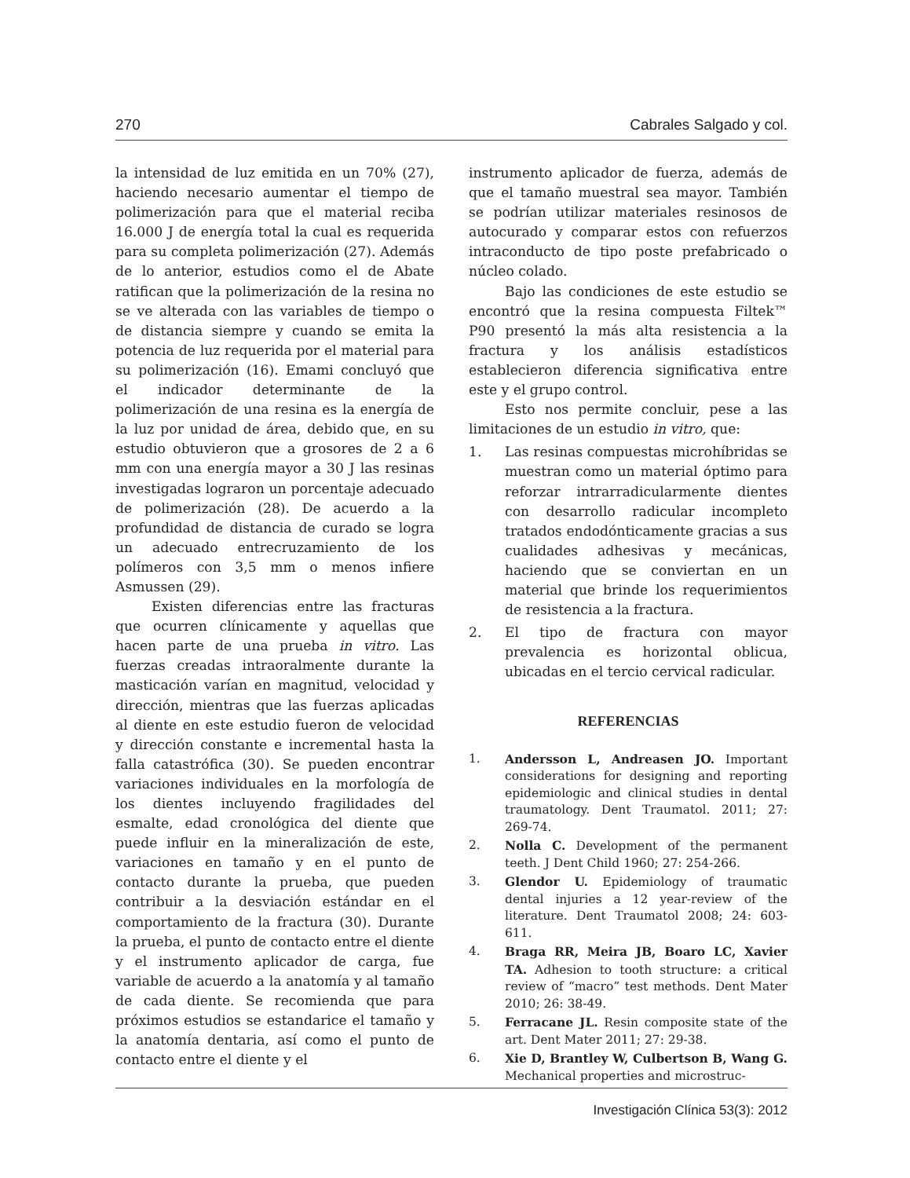270 Cabrales Salgado y col.
la intensidad de luz emitida en un 70% (27), haciendo necesario aumentar el tiempo de polimerización para que el material reciba 16.000 J de energía total la cual es requerida para su completa polimerización (27). Además de lo anterior, estudios como el de Abate ratifican que la polimerización de la resina no se ve alterada con las variables de tiempo o de distancia siempre y cuando se emita la potencia de luz requerida por el material para su polimerización (16). Emami concluyó que el indicador determinante de la polimerización de una resina es la energía de la luz por unidad de área, debido que, en su estudio obtuvieron que a grosores de 2 a 6 mm con una energía mayor a 30 J las resinas investigadas lograron un porcentaje adecuado de polimerización (28). De acuerdo a la profundidad de distancia de curado se logra un adecuado entrecruzamiento de los polímeros con 3,5 mm o menos infiere Asmussen (29).
Existen diferencias entre las fracturas que ocurren clínicamente y aquellas que hacen parte de una prueba in vitro. Las fuerzas creadas intraoralmente durante la masticación varían en magnitud, velocidad y dirección, mientras que las fuerzas aplicadas al diente en este estudio fueron de velocidad y dirección constante e incremental hasta la falla catastrófica (30). Se pueden encontrar variaciones individuales en la morfología de los dientes incluyendo fragilidades del esmalte, edad cronológica del diente que puede influir en la mineralización de este, variaciones en tamaño y en el punto de contacto durante la prueba, que pueden contribuir a la desviación estándar en el comportamiento de la fractura (30). Durante la prueba, el punto de contacto entre el diente y el instrumento aplicador de carga, fue variable de acuerdo a la anatomía y al tamaño de cada diente. Se recomienda que para próximos estudios se estandarice el tamaño y la anatomía dentaria, así como el punto de contacto entre el diente y el
instrumento aplicador de fuerza, además de que el tamaño muestral sea mayor. También se podrían utilizar materiales resinosos de autocurado y comparar estos con refuerzos intraconducto de tipo poste prefabricado o núcleo colado.
Bajo las condiciones de este estudio se encontró que la resina compuesta Filtek™ P90 presentó la más alta resistencia a la fractura y los análisis estadísticos establecieron diferencia significativa entre este y el grupo control.
Esto nos permite concluir, pese a las limitaciones de un estudio in vitro, que:
1. Las resinas compuestas microhíbridas se muestran como un material óptimo para reforzar intrarradicularmente dientes con desarrollo radicular incompleto tratados endodónticamente gracias a sus cualidades adhesivas y mecánicas, haciendo que se conviertan en un material que brinde los requerimientos de resistencia a la fractura.
2. El tipo de fractura con mayor prevalencia es horizontal oblicua, ubicadas en el tercio cervical radicular.
REFERENCIAS
1. Andersson L, Andreasen JO. Important considerations for designing and reporting epidemiologic and clinical studies in dental traumatology. Dent Traumatol. 2011; 27: 269-74.
2. Nolla C. Development of the permanent teeth. J Dent Child 1960; 27: 254-266.
3. Glendor U. Epidemiology of traumatic dental injuries a 12 year-review of the literature. Dent Traumatol 2008; 24: 603-611.
4. Braga RR, Meira JB, Boaro LC, Xavier TA. Adhesion to tooth structure: a critical review of “macro” test methods. Dent Mater 2010; 26: 38-49.
5. Ferracane JL. Resin composite state of the art. Dent Mater 2011; 27: 29-38.
6. Xie D, Brantley W, Culbertson B, Wang G. Mechanical properties and microstruc-
Investigación Clínica 53(3): 2012